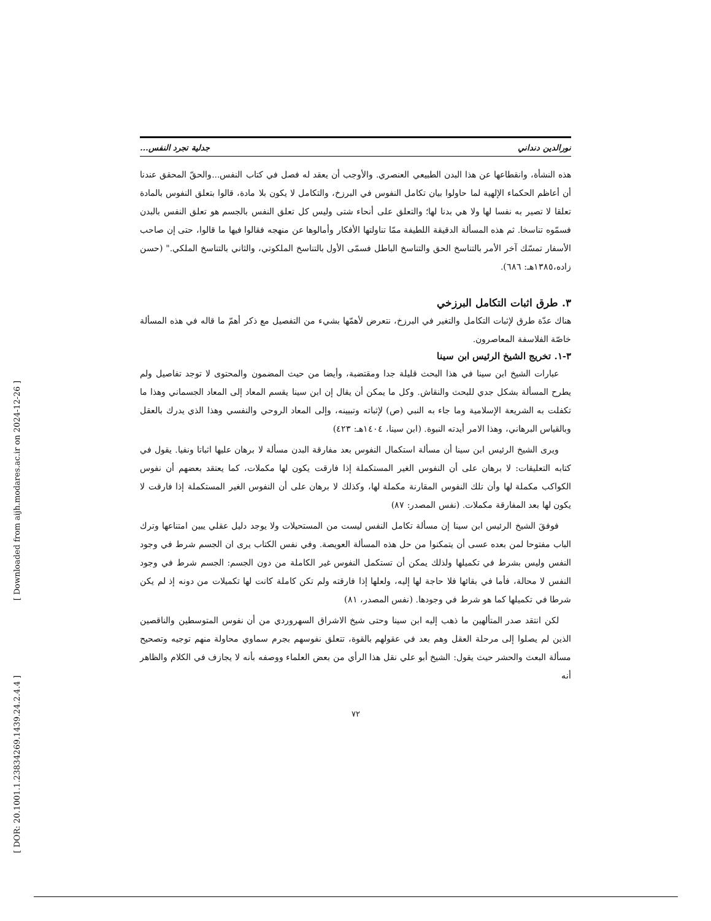[ Downloaded from aijh.modares.ac.ir on 2024-12-26 ]
[ DOR: 20.1001.1.23834269.1439.24.2.4.4 ]
نورالدين دنداني جدلية تجرد النفس...
هذه النشأة، وانقطاعها عن هذا البدن الطبيعي العنصري. والأوجب أن يعقد له فصل في كتاب النفس...والحقّ المحقق عندنا أن أعاظم الحكماء الإلهية لما حاولوا بيان تكامل النفوس في البرزخ، والتكامل لا يكون بلا مادة، قالوا بتعلق النفوس بالمادة تعلقا لا تصير به نفسا لها ولا هي بدنا لها؛ والتعلق على أنحاء شتى وليس كل تعلق النفس بالجسم هو تعلق النفس بالبدن فسمّوه تناسخا. ثم هذه المسألة الدقيقة اللطيفة ممّا تناولتها الأفكار وأمالوها عن منهجه فقالوا فيها ما قالوا، حتى إن صاحب الأسفار تمسّك آخر الأمر بالتناسخ الحق والتناسخ الباطل فسمّى الأول بالتناسخ الملكوتي، والثاني بالتناسخ الملكي." (حسن زاده،١٣٨٥هـ: ٦٨٦).
٣. طرق اثبات التكامل البرزخي
هناك عدّة طرق لإثبات التكامل والتغير في البرزخ، نتعرض لأهمّها بشيء من التفصيل مع ذكر أهمّ ما قاله في هذه المسألة خاصّة الفلاسفة المعاصرون.
٣-١. تخريج الشيخ الرئيس ابن سينا
عبارات الشيخ ابن سينا في هذا البحث قليلة جدا ومقتضبة، وأيضا من حيث المضمون والمحتوى لا توجد تفاصيل ولم يطرح المسألة بشكل جدي للبحث والنقاش. وكل ما يمكن أن يقال إن ابن سينا يقسم المعاد إلى المعاد الجسماني وهذا ما تكفلت به الشريعة الإسلامية وما جاء به النبي (ص) لإثباته وتبيينه، وإلى المعاد الروحي والنفسي وهذا الذي يدرك بالعقل وبالقياس البرهاني، وهذا الامر أيدته النبوة. (ابن سينا، ١٤٠٤هـ: ٤٢٣)
ويرى الشيخ الرئيس ابن سينا أن مسألة استكمال النفوس بعد مفارقة البدن مسألة لا برهان عليها اثباتا ونفيا. يقول في كتابه التعليقات: لا برهان على أن النفوس الغير المستكملة إذا فارقت يكون لها مكملات، كما يعتقد بعضهم أن نفوس الكواكب مكملة لها وأن تلك النفوس المقارنة مكملة لها، وكذلك لا برهان على أن النفوس الغير المستكملة إذا فارقت لا يكون لها بعد المفارقة مكملات. (نفس المصدر: ٨٧)
فوفقَ الشيخ الرئيس ابن سينا إن مسألة تكامل النفس ليست من المستحيلات ولا يوجد دليل عقلي يبين امتناعها وترك الباب مفتوحا لمن بعده عسى أن يتمكنوا من حل هذه المسألة العويصة. وفي نفس الكتاب يرى ان الجسم شرط في وجود النفس وليس بشرط في تكميلها ولذلك يمكن أن تستكمل النفوس غير الكاملة من دون الجسم: الجسم شرط في وجود النفس لا محالة، فأما في بقائها فلا حاجة لها إليه، ولعلها إذا فارقته ولم تكن كاملة كانت لها تكميلات من دونه إذ لم يكن شرطا في تكميلها كما هو شرط في وجودها. (نفس المصدر، ٨١)
لكن انتقد صدر المتألهين ما ذهب إليه ابن سينا وحتى شيخ الاشراق السهروردي من أن نفوس المتوسطين والناقصين الذين لم يصلوا إلى مرحلة العقل وهم بعد في عقولهم بالقوة، تتعلق نفوسهم بجرم سماوي محاولة منهم توجيه وتصحيح مسألة البعث والحشر حيث يقول: الشيخ أبو علي نقل هذا الرأي من بعض العلماء ووصفه بأنه لا يجازف في الكلام والظاهر أنه
٧٢